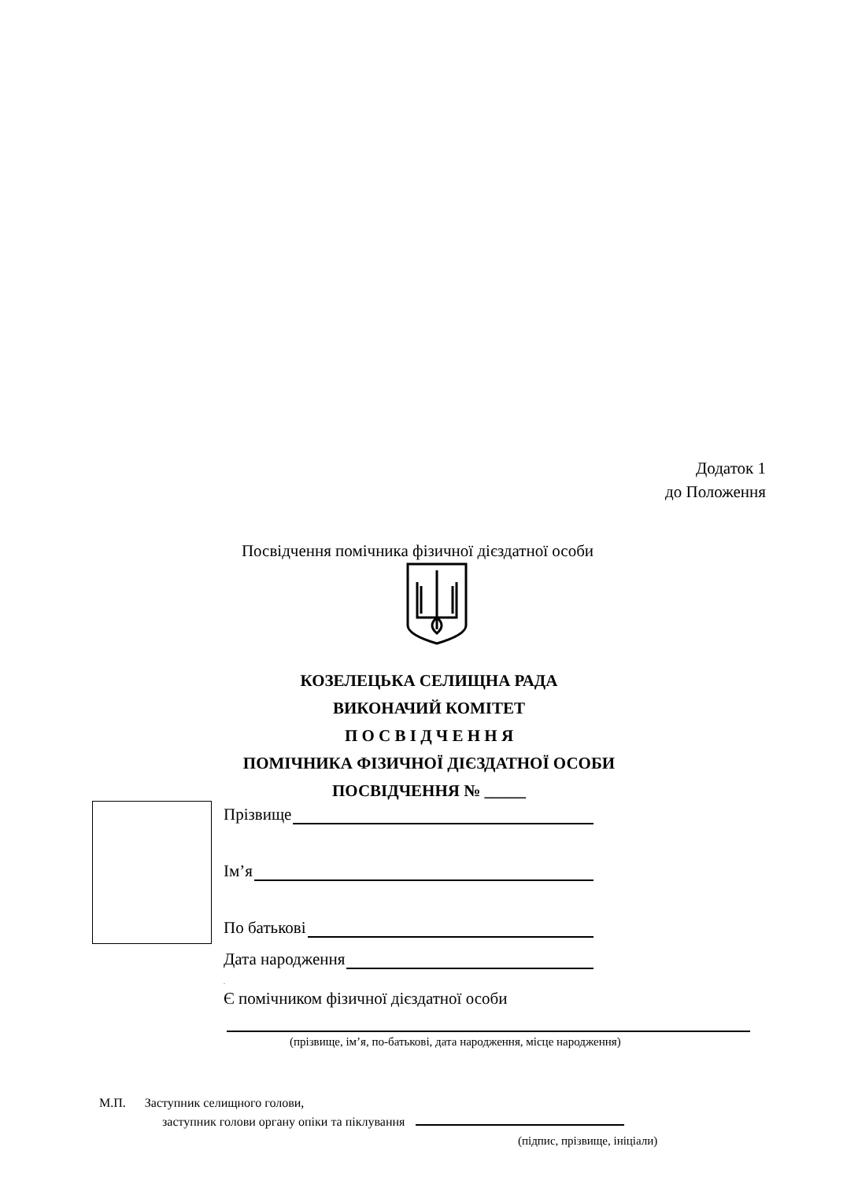Додаток 1
до Положення
Посвідчення помічника фізичної дієздатної особи
КОЗЕЛЕЦЬКА СЕЛИЩНА РАДА
ВИКОНАЧИЙ КОМІТЕТ
П О С В І Д Ч Е Н Н Я
ПОМІЧНИКА ФІЗИЧНОЇ ДІЄЗДАТНОЇ ОСОБИ
ПОСВІДЧЕННЯ № _____
Прізвище
Ім’я
По батькові
Дата народження
.
Є помічником фізичної дієздатної особи
(прізвище, ім’я, по-батькові, дата народження, місце народження)
М.П. Заступник селищного голови,
заступник голови органу опіки та піклування
(підпис, прізвище, ініціали)